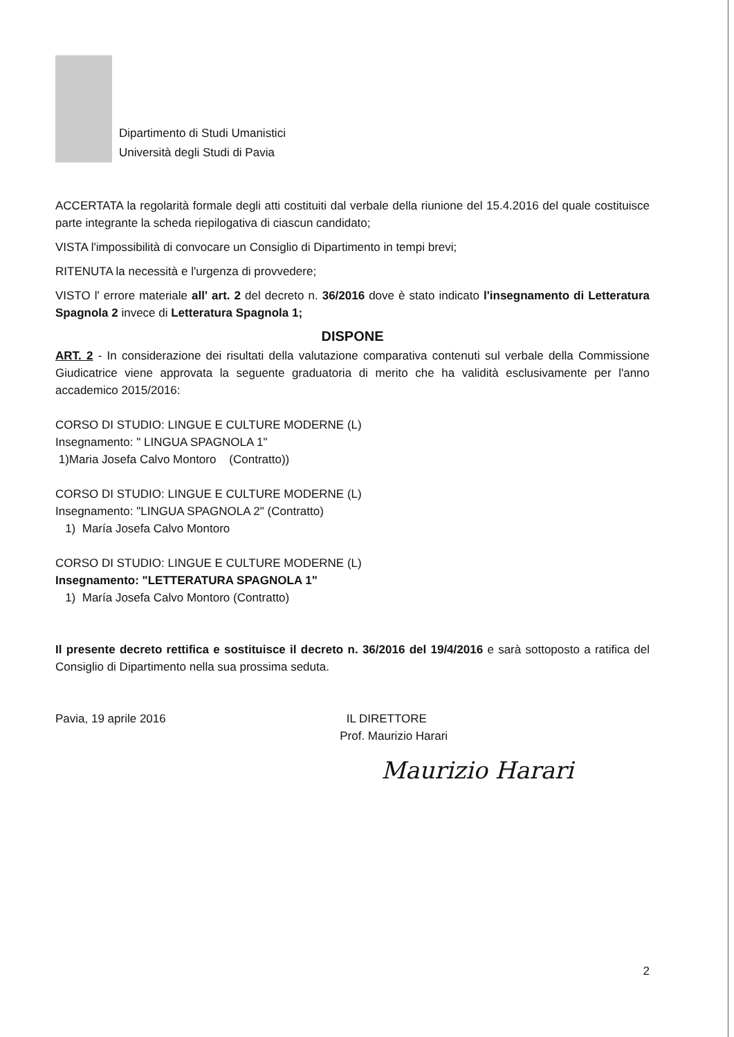Dipartimento di Studi Umanistici
Università degli Studi di Pavia
ACCERTATA la regolarità formale degli atti costituiti dal verbale della riunione del 15.4.2016 del quale costituisce parte integrante la scheda riepilogativa di ciascun candidato;
VISTA l'impossibilità di convocare un Consiglio di Dipartimento in tempi brevi;
RITENUTA la necessità e l'urgenza di provvedere;
VISTO l' errore materiale all' art. 2 del decreto n. 36/2016 dove è stato indicato l'insegnamento di Letteratura Spagnola 2 invece di Letteratura Spagnola 1;
DISPONE
ART. 2 - In considerazione dei risultati della valutazione comparativa contenuti sul verbale della Commissione Giudicatrice viene approvata la seguente graduatoria di merito che ha validità esclusivamente per l'anno accademico 2015/2016:
CORSO DI STUDIO: LINGUE E CULTURE MODERNE (L)
Insegnamento: " LINGUA SPAGNOLA 1"
1)Maria Josefa Calvo Montoro (Contratto))
CORSO DI STUDIO: LINGUE E CULTURE MODERNE (L)
Insegnamento: "LINGUA SPAGNOLA 2" (Contratto)
1) María Josefa Calvo Montoro
CORSO DI STUDIO: LINGUE E CULTURE MODERNE (L)
Insegnamento: "LETTERATURA SPAGNOLA 1"
1) María Josefa Calvo Montoro (Contratto)
Il presente decreto rettifica e sostituisce il decreto n. 36/2016 del 19/4/2016 e sarà sottoposto a ratifica del Consiglio di Dipartimento nella sua prossima seduta.
Pavia, 19 aprile 2016 IL DIRETTORE
Prof. Maurizio Harari
Maurizio Harari
2